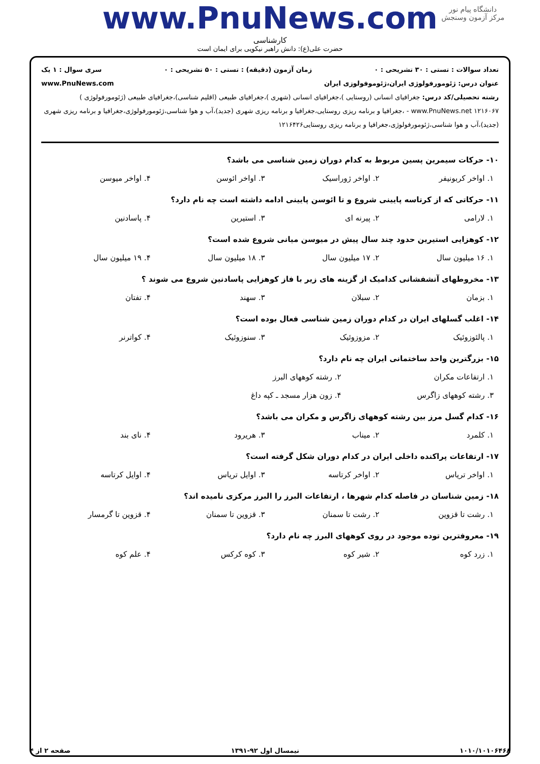دانشگاه پیام نور
مرکز آزمون وسنجش
www.PnuNews.com
کارشناسی
حضرت علی(ع): دانش راهبر نیکویی برای ایمان است
تعداد سوالات : تستی : ۳۰ تشریحی : ۰ زمان آزمون (دقیقه) : تستی : ۵۰ تشریحی : ۰ سری سوال : ۱ یک
عنوان درس: ژئومورفولوژی ایران،ژئوموفولوزی ایران www.PnuNews.com
رشته تحصیلی/کد درس: جغرافیای انسانی (روستایی )،جغرافیای انسانی (شهری )،جغرافیای طبیعی (اقلیم شناسی)،جغرافیای طبیعی (ژئومورفولوژی ) www.PnuNews.net ۱۲۱۶۰۶۷ - ،جغرافیا و برنامه ریزی روستایی،جغرافیا و برنامه ریزی شهری (جدید)،آب و هوا شناسی،ژئومورفولوژی،جغرافیا و برنامه ریزی شهری (جدید)،آب و هوا شناسی،ژئومورفولوژی،جغرافیا و برنامه ریزی روستایی۱۲۱۶۴۲۶
۱۰- حرکات سیمرین پسین مربوط به کدام دوران زمین شناسی می باشد؟
۱. اواخر کربونیفر ۲. اواخر ژوراسیک ۳. اواخر ائوسن ۴. اواخر میوسن
۱۱- حرکاتی که از کرتاسه پایینی شروع و تا ائوسن پایینی ادامه داشته است چه نام دارد؟
۱. لارامی ۲. پیرنه ای ۳. استیرین ۴. پاسادنین
۱۲- کوهزایی استیرین حدود چند سال پیش در میوسن میانی شروع شده است؟
۱. ۱۶ میلیون سال ۲. ۱۷ میلیون سال ۳. ۱۸ میلیون سال ۴. ۱۹ میلیون سال
۱۳- مخروطهای آتشفشانی کدامیک از گزینه های زیر با فاز کوهزایی پاسادنین شروع می شوند ؟
۱. بزمان ۲. سبلان ۳. سهند ۴. تفتان
۱۴- اغلب گسلهای ایران در کدام دوران زمین شناسی فعال بوده است؟
۱. پالئوزوئیک ۲. مزوزوئیک ۳. سنوزوئیک ۴. کواترنر
۱۵- بزرگترین واحد ساختمانی ایران چه نام دارد؟
۱. ارتفاعات مکران ۲. رشته کوههای البرز
۳. رشته کوههای زاگرس ۴. زون هزار مسجد ـ کپه داغ
۱۶- کدام گسل مرز بین رشته کوههای زاگرس و مکران می باشد؟
۱. کلمرد ۲. میناب ۳. هریرود ۴. نای بند
۱۷- ارتفاعات پراکنده داخلی ایران در کدام دوران شکل گرفته است؟
۱. اواخر تریاس ۲. اواخر کرتاسه ۳. اوایل تریاس ۴. اوایل کرتاسه
۱۸- زمین شناسان در فاصله کدام شهرها ، ارتفاعات البرز را البرز مرکزی نامیده اند؟
۱. رشت تا قزوین ۲. رشت تا سمنان ۳. قزوین تا سمنان ۴. قزوین تا گرمسار
۱۹- معروفترین توده موجود در روی کوههای البرز چه نام دارد؟
۱. زرد کوه ۲. شیر کوه ۳. کوه کرکس ۴. علم کوه
۱۰۱۰/۱۰۱۰۶۴۶۸ نیمسال اول ۹۲-۱۳۹۱ صفحه ۲ از ۴